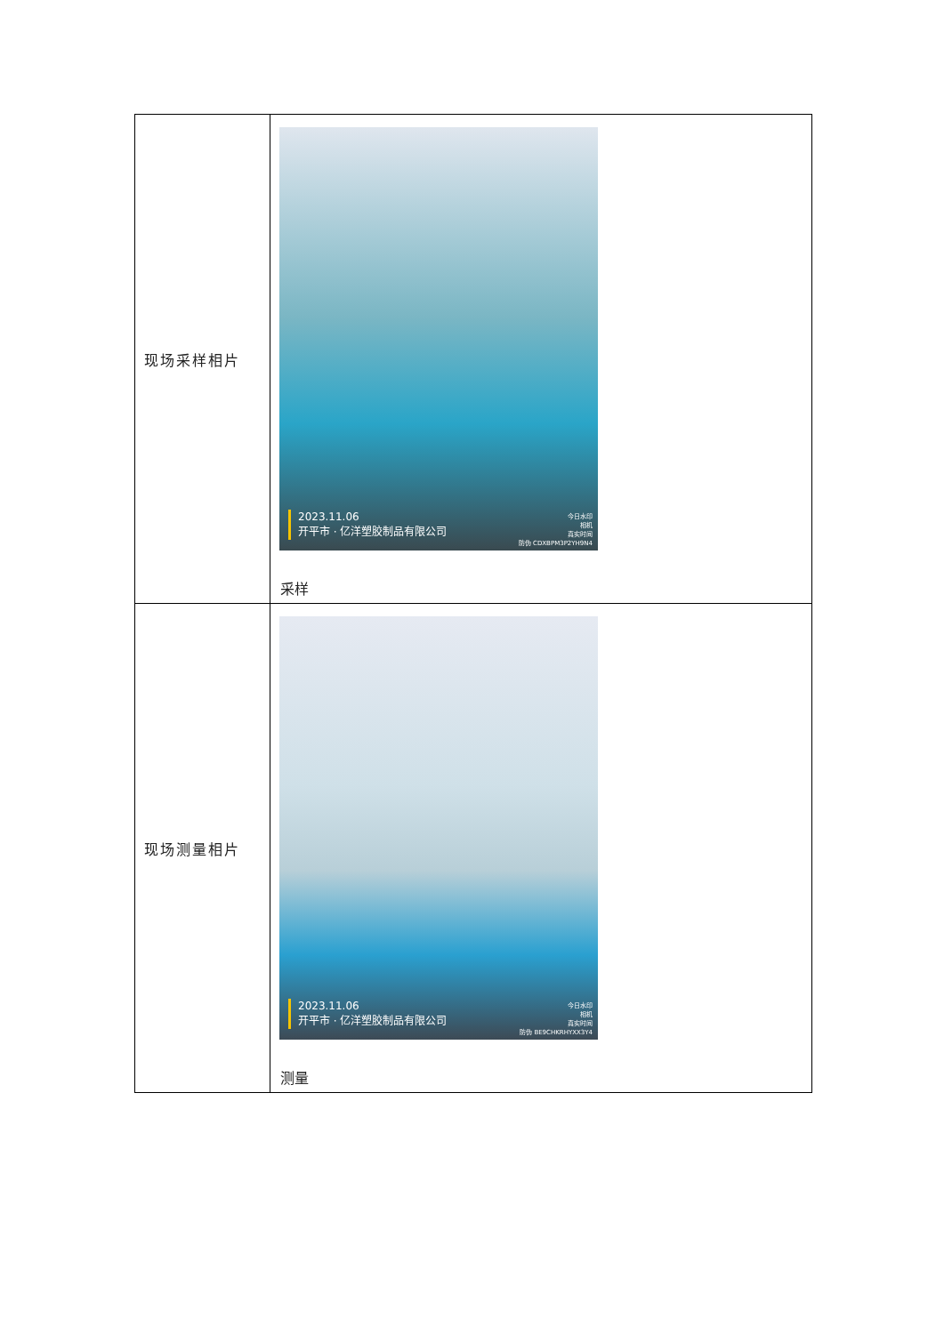| 现场采样相片 | 2023.11.06 开平市 · 亿洋塑胶制品有限公司 今日水印 相机 真实时间 防伪 CDXBPM3P2YH9N4 采样 |
| 现场测量相片 | 2023.11.06 开平市 · 亿洋塑胶制品有限公司 今日水印 相机 真实时间 防伪 BE9CHKRHYXX3Y4 测量 |